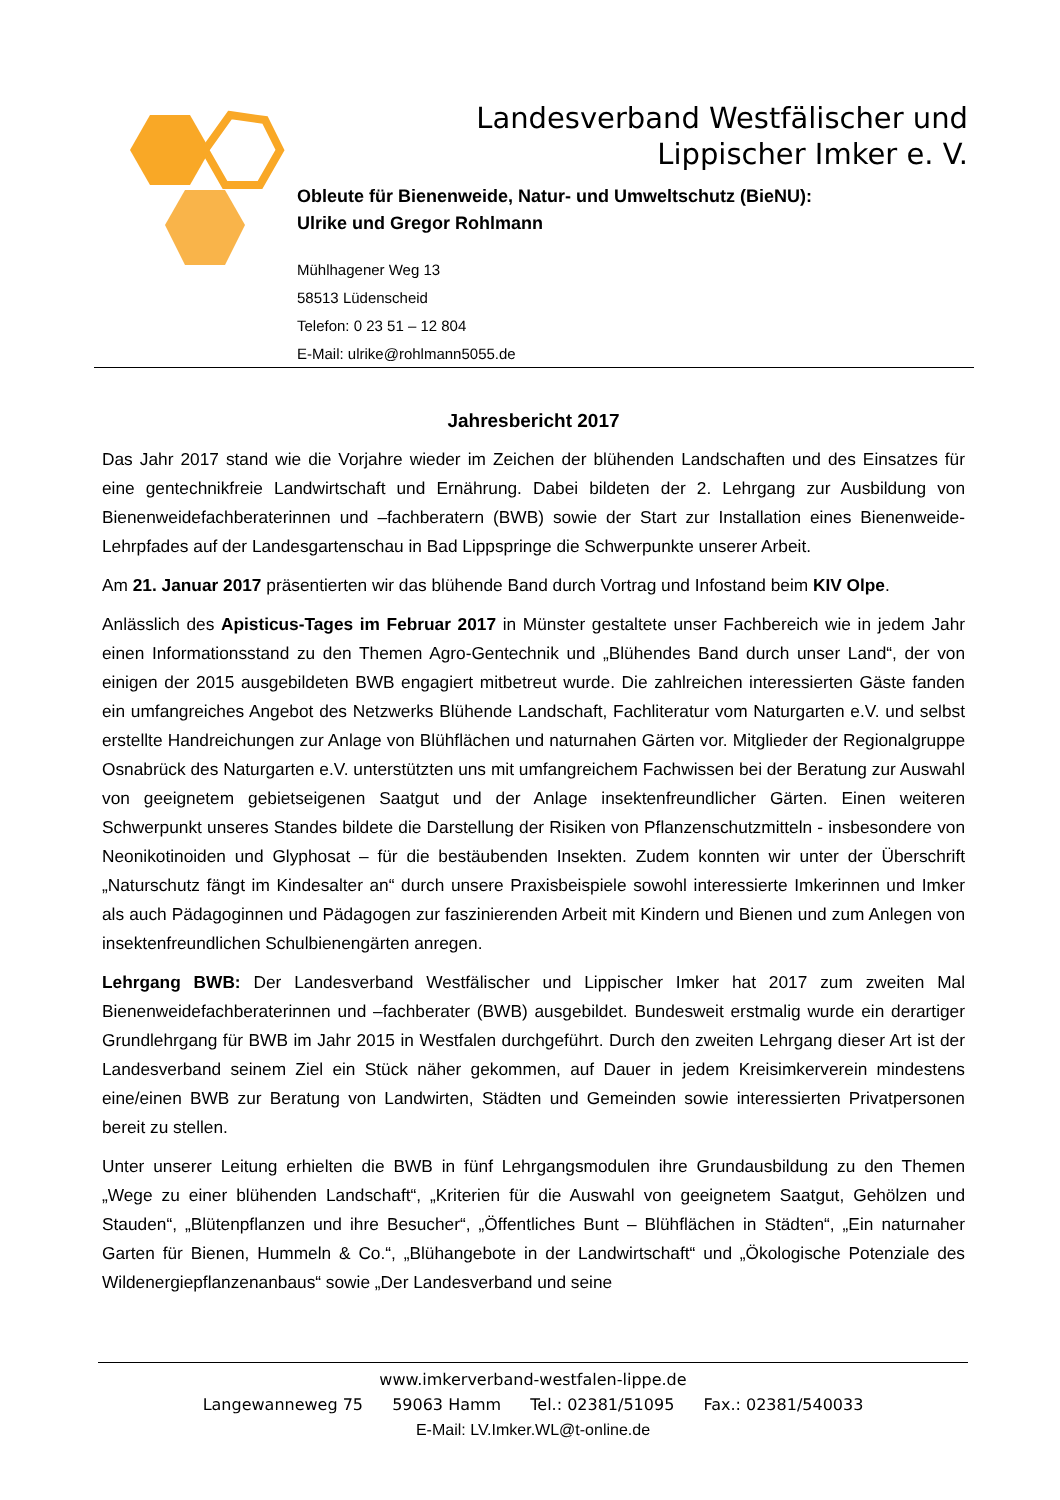Landesverband Westfälischer und
Lippischer Imker e. V.
Obleute für Bienenweide, Natur- und Umweltschutz (BieNU):
Ulrike und Gregor Rohlmann
Mühlhagener Weg 13
58513 Lüdenscheid
Telefon: 0 23 51 – 12 804
E-Mail: ulrike@rohlmann5055.de
Jahresbericht 2017
Das Jahr 2017 stand wie die Vorjahre wieder im Zeichen der blühenden Landschaften und des Einsatzes für eine gentechnikfreie Landwirtschaft und Ernährung. Dabei bildeten der 2. Lehrgang zur Ausbildung von Bienenweidefachberaterinnen und –fachberatern (BWB) sowie der Start zur Installation eines Bienenweide-Lehrpfades auf der Landesgartenschau in Bad Lippspringe die Schwerpunkte unserer Arbeit.
Am 21. Januar 2017 präsentierten wir das blühende Band durch Vortrag und Infostand beim KIV Olpe.
Anlässlich des Apisticus-Tages im Februar 2017 in Münster gestaltete unser Fachbereich wie in jedem Jahr einen Informationsstand zu den Themen Agro-Gentechnik und „Blühendes Band durch unser Land“, der von einigen der 2015 ausgebildeten BWB engagiert mitbetreut wurde. Die zahlreichen interessierten Gäste fanden ein umfangreiches Angebot des Netzwerks Blühende Landschaft, Fachliteratur vom Naturgarten e.V. und selbst erstellte Handreichungen zur Anlage von Blühflächen und naturnahen Gärten vor. Mitglieder der Regionalgruppe Osnabrück des Naturgarten e.V. unterstützten uns mit umfangreichem Fachwissen bei der Beratung zur Auswahl von geeignetem gebietseigenen Saatgut und der Anlage insektenfreundlicher Gärten. Einen weiteren Schwerpunkt unseres Standes bildete die Darstellung der Risiken von Pflanzenschutzmitteln - insbesondere von Neonikotinoiden und Glyphosat – für die bestäubenden Insekten. Zudem konnten wir unter der Überschrift „Naturschutz fängt im Kindesalter an“ durch unsere Praxisbeispiele sowohl interessierte Imkerinnen und Imker als auch Pädagoginnen und Pädagogen zur faszinierenden Arbeit mit Kindern und Bienen und zum Anlegen von insektenfreundlichen Schulbienengärten anregen.
Lehrgang BWB: Der Landesverband Westfälischer und Lippischer Imker hat 2017 zum zweiten Mal Bienenweidefachberaterinnen und –fachberater (BWB) ausgebildet. Bundesweit erstmalig wurde ein derartiger Grundlehrgang für BWB im Jahr 2015 in Westfalen durchgeführt. Durch den zweiten Lehrgang dieser Art ist der Landesverband seinem Ziel ein Stück näher gekommen, auf Dauer in jedem Kreisimkerverein mindestens eine/einen BWB zur Beratung von Landwirten, Städten und Gemeinden sowie interessierten Privatpersonen bereit zu stellen.
Unter unserer Leitung erhielten die BWB in fünf Lehrgangsmodulen ihre Grundausbildung zu den Themen „Wege zu einer blühenden Landschaft“, „Kriterien für die Auswahl von geeignetem Saatgut, Gehölzen und Stauden“, „Blütenpflanzen und ihre Besucher“, „Öffentliches Bunt – Blühflächen in Städten“, „Ein naturnaher Garten für Bienen, Hummeln & Co.“, „Blühangebote in der Landwirtschaft“ und „Ökologische Potenziale des Wildenergiepflanzenanbaus“ sowie „Der Landesverband und seine
www.imkerverband-westfalen-lippe.de
Langewanneweg 75 59063 Hamm Tel.: 02381/51095 Fax.: 02381/540033
E-Mail: LV.Imker.WL@t-online.de